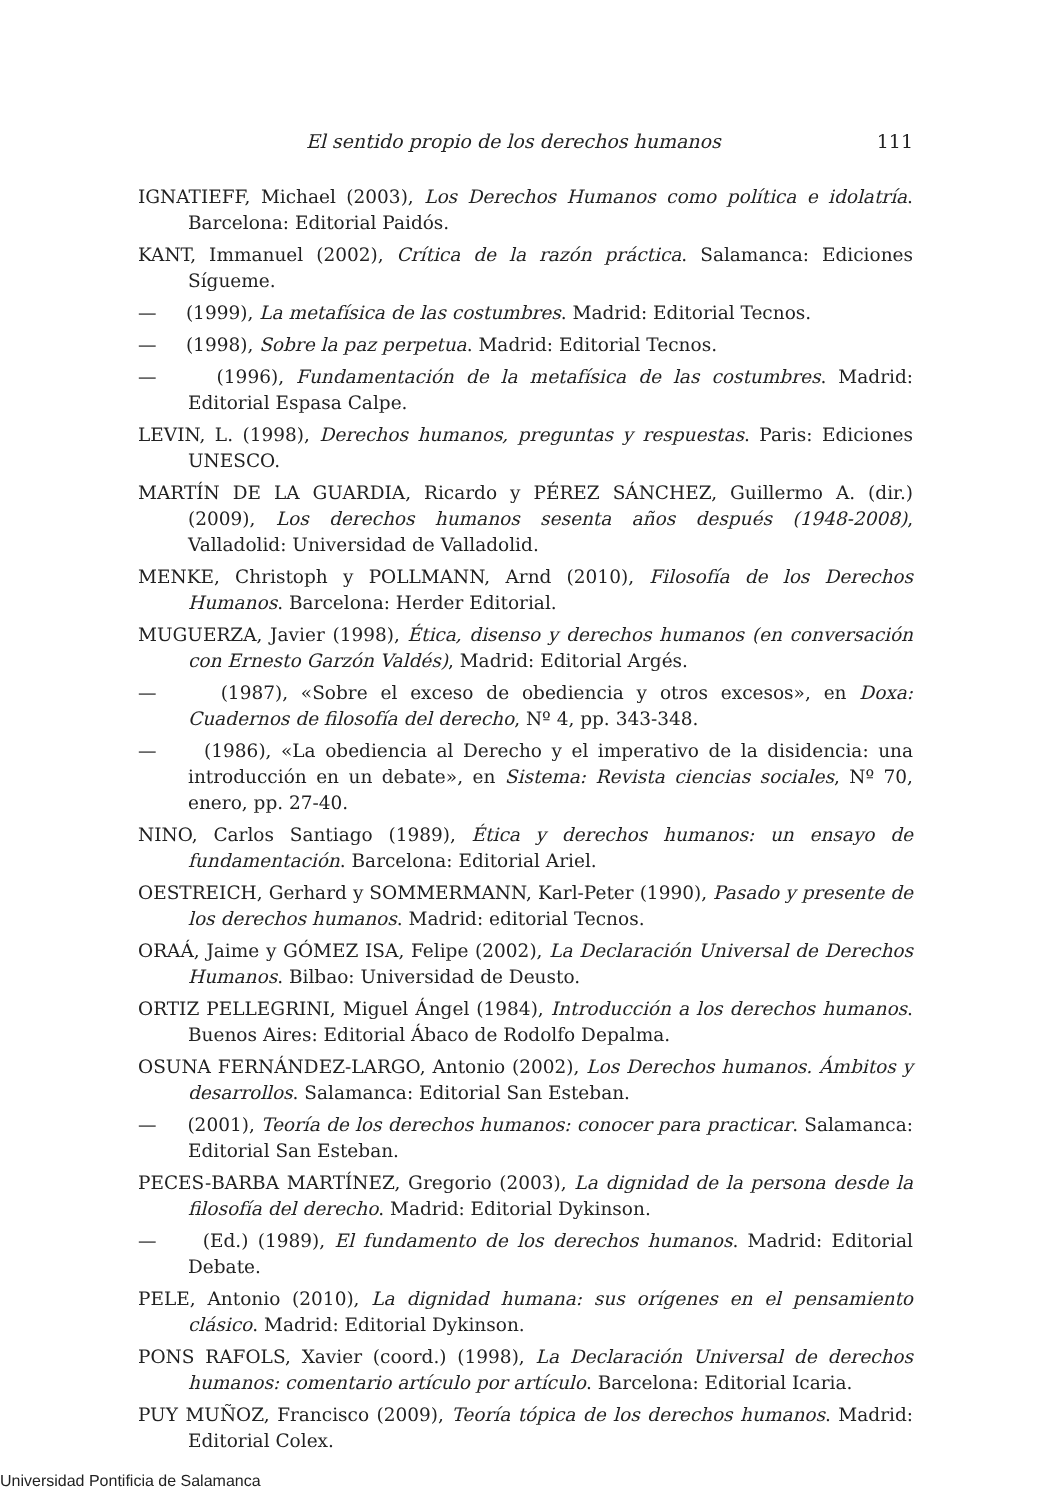El sentido propio de los derechos humanos 111
IGNATIEFF, Michael (2003), Los Derechos Humanos como política e idolatría. Barcelona: Editorial Paidós.
KANT, Immanuel (2002), Crítica de la razón práctica. Salamanca: Ediciones Sígueme.
— (1999), La metafísica de las costumbres. Madrid: Editorial Tecnos.
— (1998), Sobre la paz perpetua. Madrid: Editorial Tecnos.
— (1996), Fundamentación de la metafísica de las costumbres. Madrid: Editorial Espasa Calpe.
LEVIN, L. (1998), Derechos humanos, preguntas y respuestas. Paris: Ediciones UNESCO.
MARTÍN DE LA GUARDIA, Ricardo y PÉREZ SÁNCHEZ, Guillermo A. (dir.) (2009), Los derechos humanos sesenta años después (1948-2008), Valladolid: Universidad de Valladolid.
MENKE, Christoph y POLLMANN, Arnd (2010), Filosofía de los Derechos Humanos. Barcelona: Herder Editorial.
MUGUERZA, Javier (1998), Ética, disenso y derechos humanos (en conversación con Ernesto Garzón Valdés), Madrid: Editorial Argés.
— (1987), «Sobre el exceso de obediencia y otros excesos», en Doxa: Cuadernos de filosofía del derecho, Nº 4, pp. 343-348.
— (1986), «La obediencia al Derecho y el imperativo de la disidencia: una introducción en un debate», en Sistema: Revista ciencias sociales, Nº 70, enero, pp. 27-40.
NINO, Carlos Santiago (1989), Ética y derechos humanos: un ensayo de fundamentación. Barcelona: Editorial Ariel.
OESTREICH, Gerhard y SOMMERMANN, Karl-Peter (1990), Pasado y presente de los derechos humanos. Madrid: editorial Tecnos.
ORAÁ, Jaime y GÓMEZ ISA, Felipe (2002), La Declaración Universal de Derechos Humanos. Bilbao: Universidad de Deusto.
ORTIZ PELLEGRINI, Miguel Ángel (1984), Introducción a los derechos humanos. Buenos Aires: Editorial Ábaco de Rodolfo Depalma.
OSUNA FERNÁNDEZ-LARGO, Antonio (2002), Los Derechos humanos. Ámbitos y desarrollos. Salamanca: Editorial San Esteban.
— (2001), Teoría de los derechos humanos: conocer para practicar. Salamanca: Editorial San Esteban.
PECES-BARBA MARTÍNEZ, Gregorio (2003), La dignidad de la persona desde la filosofía del derecho. Madrid: Editorial Dykinson.
— (Ed.) (1989), El fundamento de los derechos humanos. Madrid: Editorial Debate.
PELE, Antonio (2010), La dignidad humana: sus orígenes en el pensamiento clásico. Madrid: Editorial Dykinson.
PONS RAFOLS, Xavier (coord.) (1998), La Declaración Universal de derechos humanos: comentario artículo por artículo. Barcelona: Editorial Icaria.
PUY MUÑOZ, Francisco (2009), Teoría tópica de los derechos humanos. Madrid: Editorial Colex.
Universidad Pontificia de Salamanca